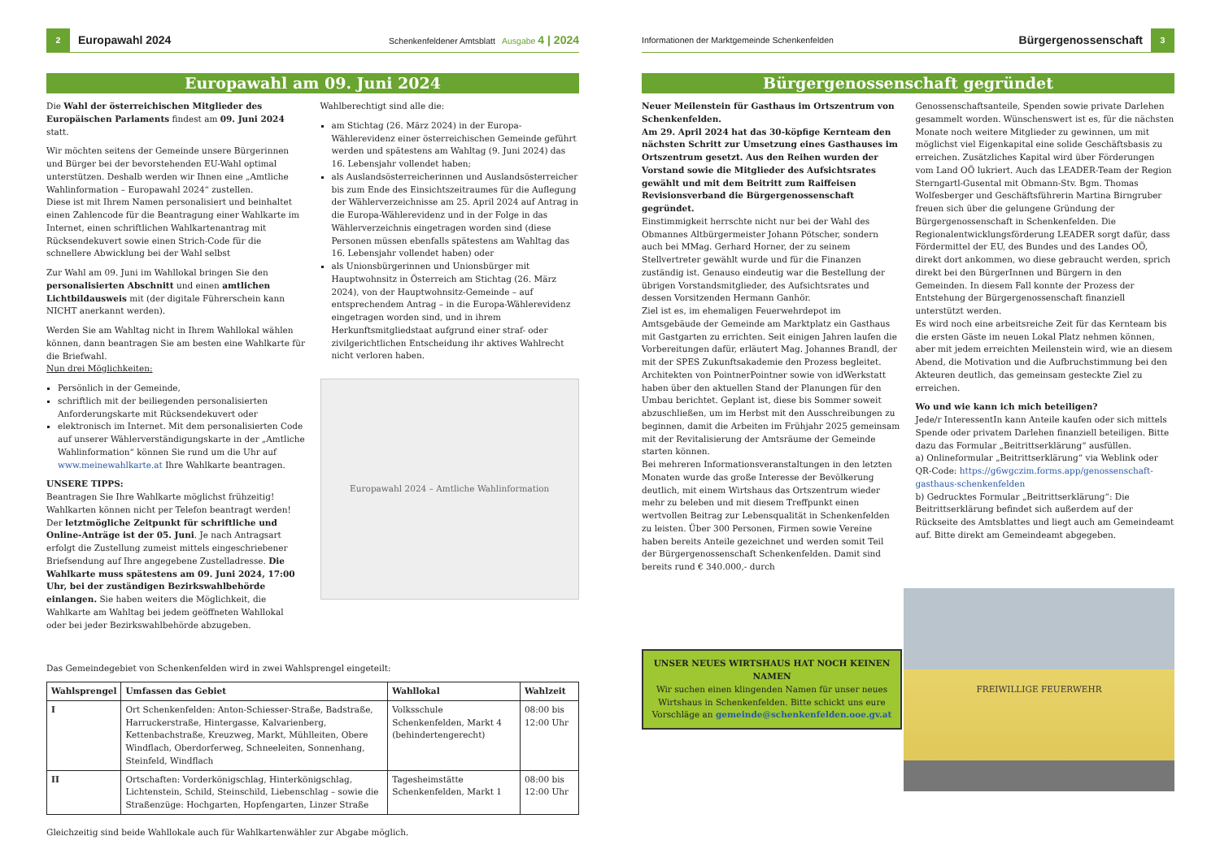2
Europawahl 2024 Schenkenfeldener Amtsblatt Ausgabe 4 | 2024
Europawahl am 09. Juni 2024
Die Wahl der österreichischen Mitglieder des Europäischen Parlaments findest am 09. Juni 2024 statt.
Wir möchten seitens der Gemeinde unsere Bürgerinnen und Bürger bei der bevorstehenden EU-Wahl optimal unterstützen. Deshalb werden wir Ihnen eine „Amtliche Wahlinformation – Europawahl 2024“ zustellen.
Diese ist mit Ihrem Namen personalisiert und beinhaltet einen Zahlencode für die Beantragung einer Wahlkarte im Internet, einen schriftlichen Wahlkartenantrag mit Rücksendekuvert sowie einen Strich-Code für die schnellere Abwicklung bei der Wahl selbst
Zur Wahl am 09. Juni im Wahllokal bringen Sie den personalisierten Abschnitt und einen amtlichen Lichtbildausweis mit (der digitale Führerschein kann NICHT anerkannt werden).
Werden Sie am Wahltag nicht in Ihrem Wahllokal wählen können, dann beantragen Sie am besten eine Wahlkarte für die Briefwahl.
Nun drei Möglichkeiten:
Persönlich in der Gemeinde,
schriftlich mit der beiliegenden personalisierten Anforderungskarte mit Rücksendekuvert oder
elektronisch im Internet. Mit dem personalisierten Code auf unserer Wählerverständigungskarte in der „Amtliche Wahlinformation“ können Sie rund um die Uhr auf www.meinewahlkarte.at Ihre Wahlkarte beantragen.
UNSERE TIPPS:
Beantragen Sie Ihre Wahlkarte möglichst frühzeitig! Wahlkarten können nicht per Telefon beantragt werden! Der letztmögliche Zeitpunkt für schriftliche und Online-Anträge ist der 05. Juni. Je nach Antragsart erfolgt die Zustellung zumeist mittels eingeschriebener Briefsendung auf Ihre angegebene Zustelladresse. Die Wahlkarte muss spätestens am 09. Juni 2024, 17:00 Uhr, bei der zuständigen Bezirkswahlbehörde einlangen. Sie haben weiters die Möglichkeit, die Wahlkarte am Wahltag bei jedem geöffneten Wahllokal oder bei jeder Bezirkswahlbehörde abzugeben.
Wahlberechtigt sind alle die:
am Stichtag (26. März 2024) in der Europa-Wählerevidenz einer österreichischen Gemeinde geführt werden und spätestens am Wahltag (9. Juni 2024) das 16. Lebensjahr vollendet haben;
als Auslandsösterreicherinnen und Auslandsösterreicher bis zum Ende des Einsichtszeitraumes für die Auflegung der Wählerverzeichnisse am 25. April 2024 auf Antrag in die Europa-Wählerevidenz und in der Folge in das Wählerverzeichnis eingetragen worden sind (diese Personen müssen ebenfalls spätestens am Wahltag das 16. Lebensjahr vollendet haben) oder
als Unionsbürgerinnen und Unionsbürger mit Hauptwohnsitz in Österreich am Stichtag (26. März 2024), von der Hauptwohnsitz-Gemeinde – auf entsprechendem Antrag – in die Europa-Wählerevidenz eingetragen worden sind, und in ihrem Herkunftsmitgliedstaat aufgrund einer straf- oder zivilgerichtlichen Entscheidung ihr aktives Wahlrecht nicht verloren haben.
Europawahl 2024 – Amtliche Wahlinformation
Das Gemeindegebiet von Schenkenfelden wird in zwei Wahlsprengel eingeteilt:
| Wahlsprengel | Umfassen das Gebiet | Wahllokal | Wahlzeit |
| --- | --- | --- | --- |
| I | Ort Schenkenfelden: Anton-Schiesser-Straße, Badstraße, Harruckerstraße, Hintergasse, Kalvarienberg, Kettenbachstraße, Kreuzweg, Markt, Mühlleiten, Obere Windflach, Oberdorferweg, Schneeleiten, Sonnenhang, Steinfeld, Windflach | Volksschule Schenkenfelden, Markt 4 (behindertengerecht) | 08:00 bis 12:00 Uhr |
| II | Ortschaften: Vorderkönigschlag, Hinterkönigschlag, Lichtenstein, Schild, Steinschild, Liebenschlag – sowie die Straßenzüge: Hochgarten, Hopfengarten, Linzer Straße | Tagesheimstätte Schenkenfelden, Markt 1 | 08:00 bis 12:00 Uhr |
Gleichzeitig sind beide Wahllokale auch für Wahlkartenwähler zur Abgabe möglich.
Informationen der Marktgemeinde Schenkenfelden Bürgergenossenschaft
3
Bürgergenossenschaft gegründet
Neuer Meilenstein für Gasthaus im Ortszentrum von Schenkenfelden.
Am 29. April 2024 hat das 30-köpfige Kernteam den nächsten Schritt zur Umsetzung eines Gasthauses im Ortszentrum gesetzt. Aus den Reihen wurden der Vorstand sowie die Mitglieder des Aufsichtsrates gewählt und mit dem Beitritt zum Raiffeisen Revisionsverband die Bürgergenossenschaft gegründet.
Einstimmigkeit herrschte nicht nur bei der Wahl des Obmannes Altbürgermeister Johann Pötscher, sondern auch bei MMag. Gerhard Horner, der zu seinem Stellvertreter gewählt wurde und für die Finanzen zuständig ist. Genauso eindeutig war die Bestellung der übrigen Vorstandsmitglieder, des Aufsichtsrates und dessen Vorsitzenden Hermann Ganhör.
Ziel ist es, im ehemaligen Feuerwehrdepot im Amtsgebäude der Gemeinde am Marktplatz ein Gasthaus mit Gastgarten zu errichten. Seit einigen Jahren laufen die Vorbereitungen dafür, erläutert Mag. Johannes Brandl, der mit der SPES Zukunftsakademie den Prozess begleitet. Architekten von PointnerPointner sowie von idWerkstatt haben über den aktuellen Stand der Planungen für den Umbau berichtet. Geplant ist, diese bis Sommer soweit abzuschließen, um im Herbst mit den Ausschreibungen zu beginnen, damit die Arbeiten im Frühjahr 2025 gemeinsam mit der Revitalisierung der Amtsräume der Gemeinde starten können.
Bei mehreren Informationsveranstaltungen in den letzten Monaten wurde das große Interesse der Bevölkerung deutlich, mit einem Wirtshaus das Ortszentrum wieder mehr zu beleben und mit diesem Treffpunkt einen wertvollen Beitrag zur Lebensqualität in Schenkenfelden zu leisten. Über 300 Personen, Firmen sowie Vereine haben bereits Anteile gezeichnet und werden somit Teil der Bürgergenossenschaft Schenkenfelden. Damit sind bereits rund € 340.000,- durch
Genossenschaftsanteile, Spenden sowie private Darlehen gesammelt worden. Wünschenswert ist es, für die nächsten Monate noch weitere Mitglieder zu gewinnen, um mit möglichst viel Eigenkapital eine solide Geschäftsbasis zu erreichen. Zusätzliches Kapital wird über Förderungen vom Land OÖ lukriert. Auch das LEADER-Team der Region Sterngartl-Gusental mit Obmann-Stv. Bgm. Thomas Wolfesberger und Geschäftsführerin Martina Birngruber freuen sich über die gelungene Gründung der Bürgergenossenschaft in Schenkenfelden. Die Regionalentwicklungsförderung LEADER sorgt dafür, dass Fördermittel der EU, des Bundes und des Landes OÖ, direkt dort ankommen, wo diese gebraucht werden, sprich direkt bei den BürgerInnen und Bürgern in den Gemeinden. In diesem Fall konnte der Prozess der Entstehung der Bürgergenossenschaft finanziell unterstützt werden.
Es wird noch eine arbeitsreiche Zeit für das Kernteam bis die ersten Gäste im neuen Lokal Platz nehmen können, aber mit jedem erreichten Meilenstein wird, wie an diesem Abend, die Motivation und die Aufbruchstimmung bei den Akteuren deutlich, das gemeinsam gesteckte Ziel zu erreichen.
Wo und wie kann ich mich beteiligen?
Jede/r InteressentIn kann Anteile kaufen oder sich mittels Spende oder privatem Darlehen finanziell beteiligen. Bitte dazu das Formular „Beitrittserklärung“ ausfüllen.
a) Onlineformular „Beitrittserklärung“ via Weblink oder QR-Code: https://g6wgczim.forms.app/genossenschaft-gasthaus-schenkenfelden
b) Gedrucktes Formular „Beitrittserklärung“: Die Beitrittserklärung befindet sich außerdem auf der Rückseite des Amtsblattes und liegt auch am Gemeindeamt auf. Bitte direkt am Gemeindeamt abgegeben.
UNSER NEUES WIRTSHAUS HAT NOCH KEINEN NAMEN
Wir suchen einen klingenden Namen für unser neues Wirtshaus in Schenkenfelden. Bitte schickt uns eure Vorschläge an gemeinde@schenkenfelden.ooe.gv.at
FREIWILLIGE FEUERWEHR